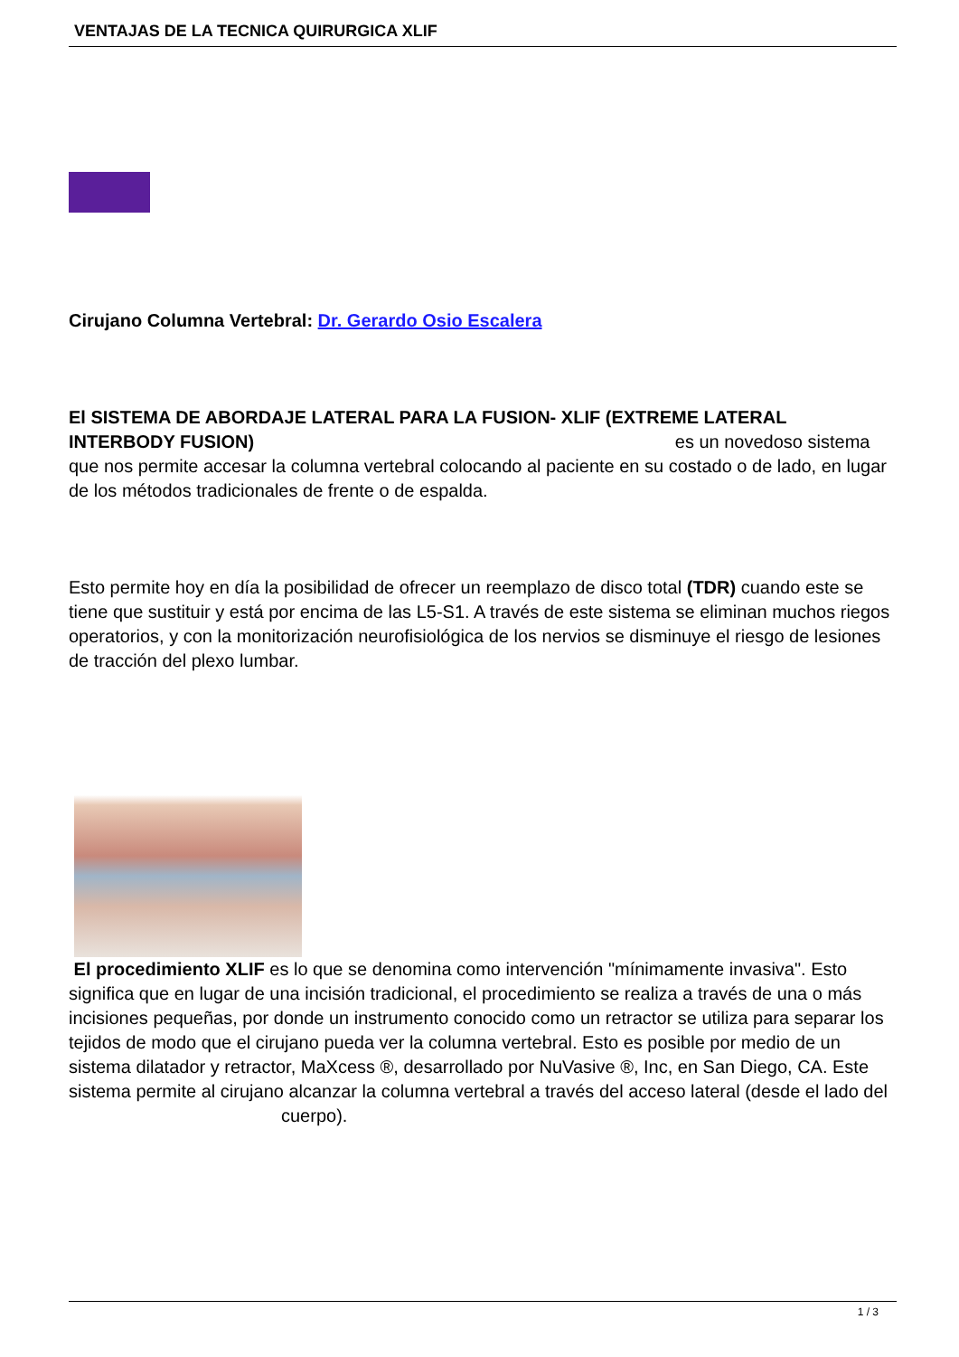VENTAJAS DE LA TECNICA QUIRURGICA XLIF
Cirujano Columna Vertebral: Dr. Gerardo Osio Escalera
El SISTEMA DE ABORDAJE LATERAL PARA LA FUSION- XLIF (EXTREME LATERAL INTERBODY FUSION) es un novedoso sistema que nos permite accesar la columna vertebral colocando al paciente en su costado o de lado, en lugar de los métodos tradicionales de frente o de espalda.
Esto permite hoy en día la posibilidad de ofrecer un reemplazo de disco total (TDR) cuando este se tiene que sustituir y está por encima de las L5-S1. A través de este sistema se eliminan muchos riegos operatorios, y con la monitorización neurofisiológica de los nervios se disminuye el riesgo de lesiones de tracción del plexo lumbar.
El procedimiento XLIF es lo que se denomina como intervención "mínimamente invasiva". Esto significa que en lugar de una incisión tradicional, el procedimiento se realiza a través de una o más incisiones pequeñas, por donde un instrumento conocido como un retractor se utiliza para separar los tejidos de modo que el cirujano pueda ver la columna vertebral. Esto es posible por medio de un sistema dilatador y retractor, MaXcess ®, desarrollado por NuVasive ®, Inc, en San Diego, CA. Este sistema permite al cirujano alcanzar la columna vertebral a través del acceso lateral (desde el lado del cuerpo).
1 / 3